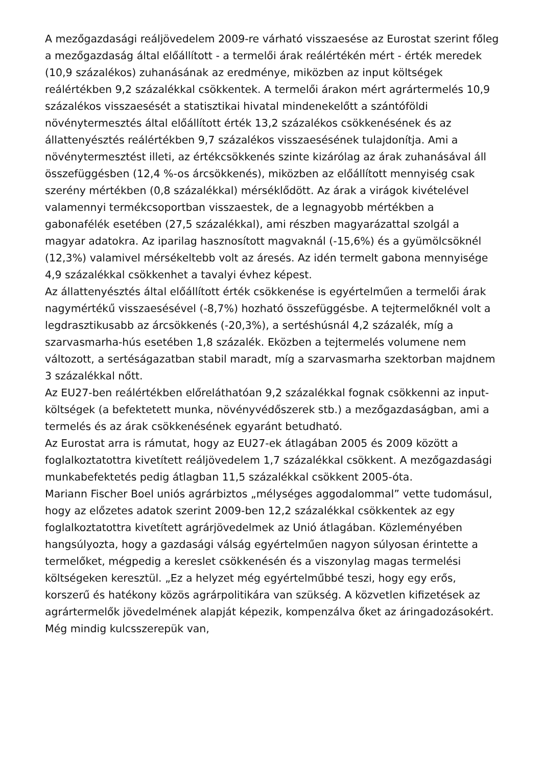A mezőgazdasági reáljövedelem 2009-re várható visszaesése az Eurostat szerint főleg a mezőgazdaság által előállított - a termelői árak reálértékén mért - érték meredek (10,9 százalékos) zuhanásának az eredménye, miközben az input költségek reálértékben 9,2 százalékkal csökkentek. A termelői árakon mért agrártermelés 10,9 százalékos visszaesését a statisztikai hivatal mindenekelőtt a szántóföldi növénytermesztés által előállított érték 13,2 százalékos csökkenésének és az állattenyésztés reálértékben 9,7 százalékos visszaesésének tulajdonítja. Ami a növénytermesztést illeti, az értékcsökkenés szinte kizárólag az árak zuhanásával áll összefüggésben (12,4 %-os árcsökkenés), miközben az előállított mennyiség csak szerény mértékben (0,8 százalékkal) mérséklődött. Az árak a virágok kivételével valamennyi termékcsoportban visszaestek, de a legnagyobb mértékben a gabonafélék esetében (27,5 százalékkal), ami részben magyarázattal szolgál a magyar adatokra. Az iparilag hasznosított magvaknál (-15,6%) és a gyümölcsöknél (12,3%) valamivel mérsékeltebb volt az áresés. Az idén termelt gabona mennyisége 4,9 százalékkal csökkenhet a tavalyi évhez képest.
Az állattenyésztés által előállított érték csökkenése is egyértelműen a termelői árak nagymértékű visszaesésével (-8,7%) hozható összefüggésbe. A tejtermelőknél volt a legdrasztikusabb az árcsökkenés (-20,3%), a sertéshúsnál 4,2 százalék, míg a szarvasmarha-hús esetében 1,8 százalék. Eközben a tejtermelés volumene nem változott, a sertéságazatban stabil maradt, míg a szarvasmarha szektorban majdnem 3 százalékkal nőtt.
Az EU27-ben reálértékben előreláthatóan 9,2 százalékkal fognak csökkenni az input-költségek (a befektetett munka, növényvédőszerek stb.) a mezőgazdaságban, ami a termelés és az árak csökkenésének egyaránt betudható.
Az Eurostat arra is rámutat, hogy az EU27-ek átlagában 2005 és 2009 között a foglalkoztatottra kivetített reáljövedelem 1,7 százalékkal csökkent. A mezőgazdasági munkabefektetés pedig átlagban 11,5 százalékkal csökkent 2005-óta.
Mariann Fischer Boel uniós agrárbiztos „mélységes aggodalommal” vette tudomásul, hogy az előzetes adatok szerint 2009-ben 12,2 százalékkal csökkentek az egy foglalkoztatottra kivetített agrárjövedelmek az Unió átlagában. Közleményében hangsúlyozta, hogy a gazdasági válság egyértelműen nagyon súlyosan érintette a termelőket, mégpedig a kereslet csökkenésén és a viszonylag magas termelési költségeken keresztül. „Ez a helyzet még egyértelműbbé teszi, hogy egy erős, korszerű és hatékony közös agrárpolitikára van szükség. A közvetlen kifizetések az agrártermelők jövedelmének alapját képezik, kompenzálva őket az áringadozásokért. Még mindig kulcsszerepük van,